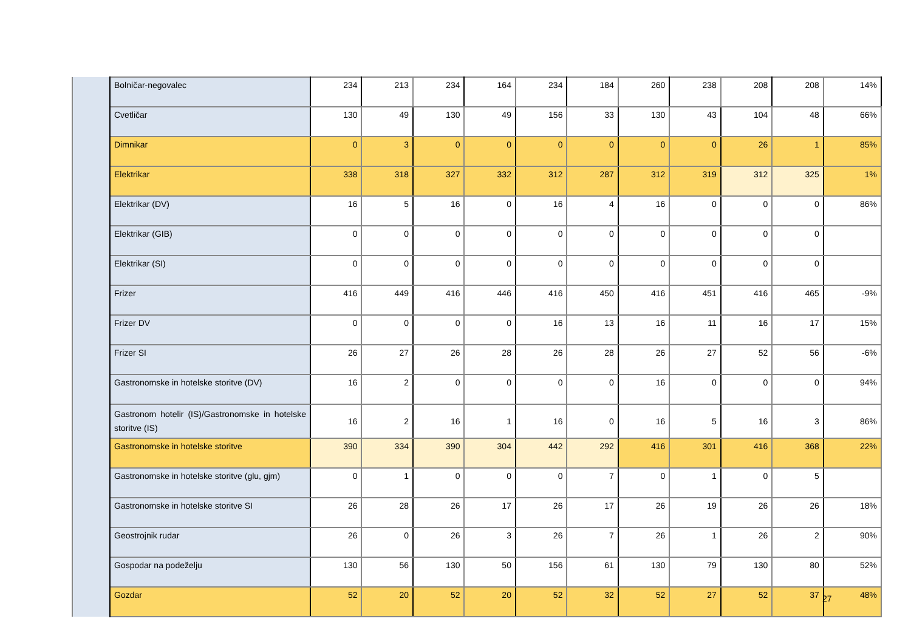| | Bolničar-negovalec | 234 | 213 | 234 | 164 | 234 | 184 | 260 | 238 | 208 | 208 | 14% |
| | Cvetličar | 130 | 49 | 130 | 49 | 156 | 33 | 130 | 43 | 104 | 48 | 66% |
| | Dimnikar | 0 | 3 | 0 | 0 | 0 | 0 | 0 | 0 | 26 | 1 | 85% |
| | Elektrikar | 338 | 318 | 327 | 332 | 312 | 287 | 312 | 319 | 312 | 325 | 1% |
| | Elektrikar (DV) | 16 | 5 | 16 | 0 | 16 | 4 | 16 | 0 | 0 | 0 | 86% |
| | Elektrikar (GIB) | 0 | 0 | 0 | 0 | 0 | 0 | 0 | 0 | 0 | 0 | |
| | Elektrikar (SI) | 0 | 0 | 0 | 0 | 0 | 0 | 0 | 0 | 0 | 0 | |
| | Frizer | 416 | 449 | 416 | 446 | 416 | 450 | 416 | 451 | 416 | 465 | -9% |
| | Frizer DV | 0 | 0 | 0 | 0 | 16 | 13 | 16 | 11 | 16 | 17 | 15% |
| | Frizer SI | 26 | 27 | 26 | 28 | 26 | 28 | 26 | 27 | 52 | 56 | -6% |
| | Gastronomske in hotelske storitve (DV) | 16 | 2 | 0 | 0 | 0 | 0 | 16 | 0 | 0 | 0 | 94% |
| | Gastronom hotelir (IS)/Gastronomske in hotelske storitve (IS) | 16 | 2 | 16 | 1 | 16 | 0 | 16 | 5 | 16 | 3 | 86% |
| | Gastronomske in hotelske storitve | 390 | 334 | 390 | 304 | 442 | 292 | 416 | 301 | 416 | 368 | 22% |
| | Gastronomske in hotelske storitve (glu, gjm) | 0 | 1 | 0 | 0 | 0 | 7 | 0 | 1 | 0 | 5 | |
| | Gastronomske in hotelske storitve SI | 26 | 28 | 26 | 17 | 26 | 17 | 26 | 19 | 26 | 26 | 18% |
| | Geostrojnik rudar | 26 | 0 | 26 | 3 | 26 | 7 | 26 | 1 | 26 | 2 | 90% |
| | Gospodar na podeželju | 130 | 56 | 130 | 50 | 156 | 61 | 130 | 79 | 130 | 80 | 52% |
| | Gozdar | 52 | 20 | 52 | 20 | 52 | 32 | 52 | 27 | 52 | 37 | 48% |
27